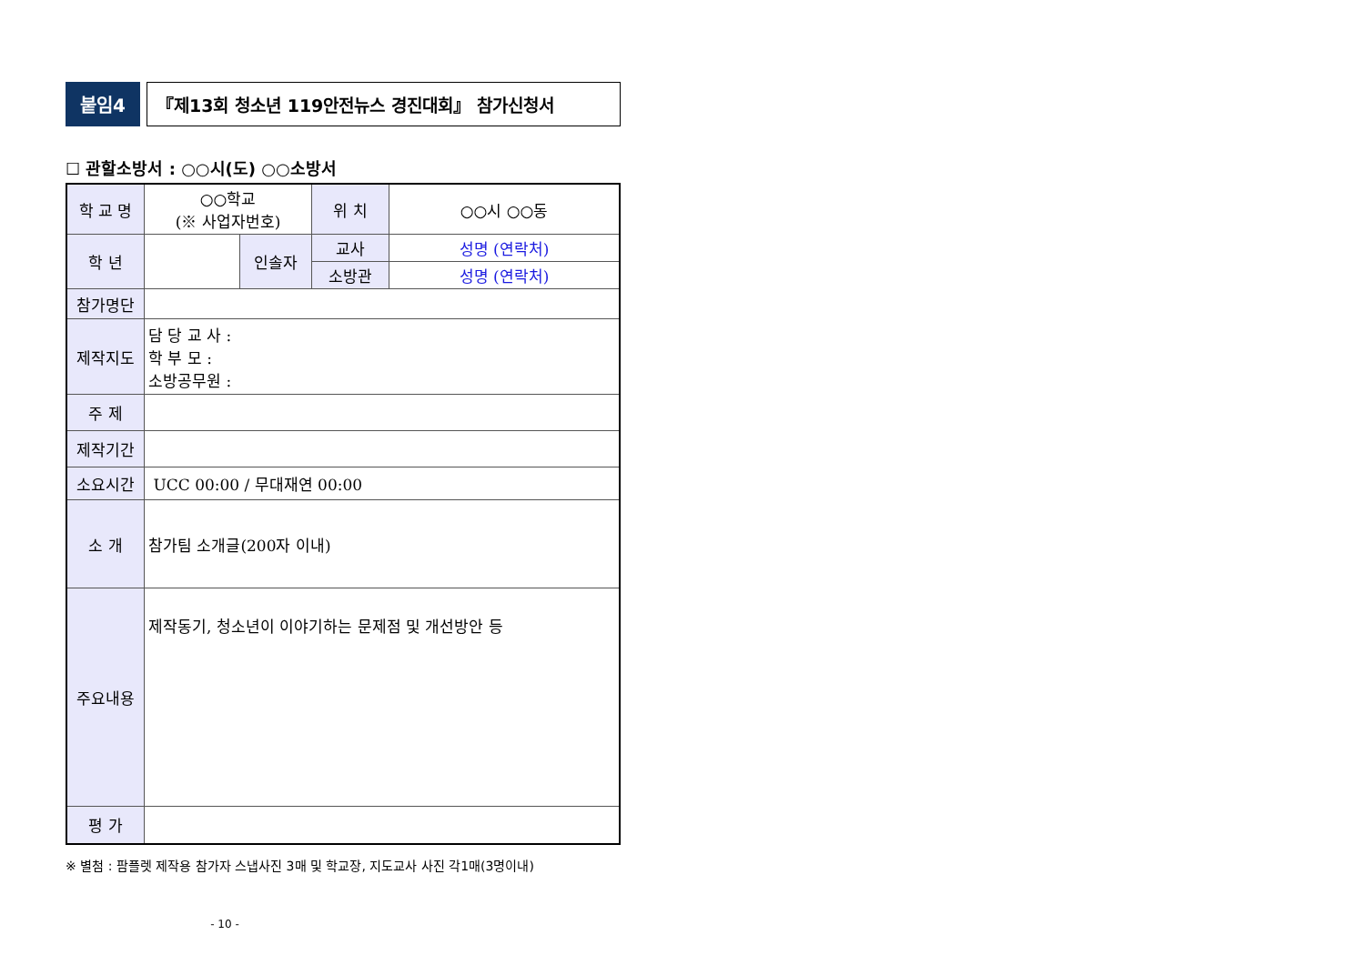붙임4 『제13회 청소년 119안전뉴스 경진대회』 참가신청서
☐ 관할소방서 : ○○시(도) ○○소방서
| 학 교 명 | ○○학교 (※ 사업자번호) | | 위 치 | ○○시 ○○동 |
| 학 년 | | 인솔자 | 교사 | 성명 (연락처) |
| | | | 소방관 | 성명 (연락처) |
| 참가명단 | | | | |
| 제작지도 | 담 당 교 사 : 학 부 모 : 소방공무원 : | | | |
| 주 제 | | | | |
| 제작기간 | | | | |
| 소요시간 | UCC 00:00 / 무대재연 00:00 | | | |
| 소 개 | 참가팀 소개글(200자 이내) | | | |
| 주요내용 | 제작동기, 청소년이 이야기하는 문제점 및 개선방안 등 | | | |
| 평 가 | | | | |
※ 별첨 : 팜플렛 제작용 참가자 스냅사진 3매 및 학교장, 지도교사 사진 각1매(3명이내)
- 10 -